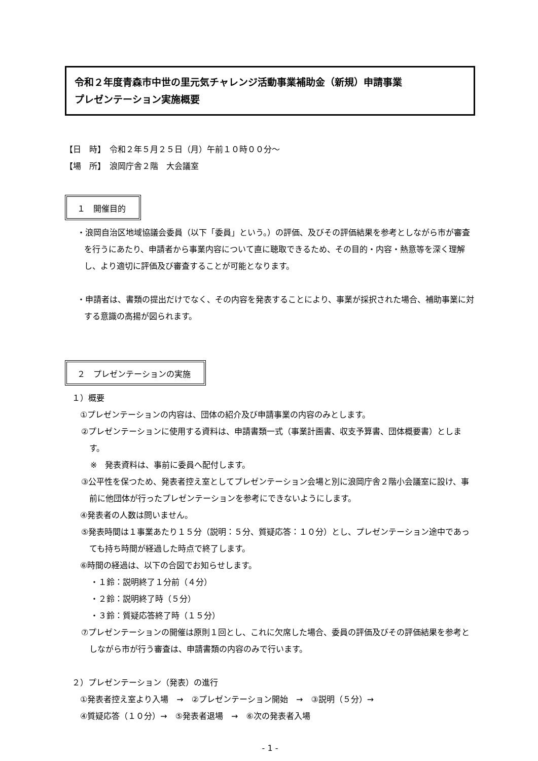令和２年度青森市中世の里元気チャレンジ活動事業補助金（新規）申請事業
プレゼンテーション実施概要
【日　時】　令和２年５月２５日（月）午前１０時００分～
【場　所】　浪岡庁舎２階　大会議室
１　開催目的
・浪岡自治区地域協議会委員（以下「委員」という。）の評価、及びその評価結果を参考としながら市が審査を行うにあたり、申請者から事業内容について直に聴取できるため、その目的・内容・熱意等を深く理解し、より適切に評価及び審査することが可能となります。
・申請者は、書類の提出だけでなく、その内容を発表することにより、事業が採択された場合、補助事業に対する意識の高揚が図られます。
２　プレゼンテーションの実施
１）概要
①プレゼンテーションの内容は、団体の紹介及び申請事業の内容のみとします。
②プレゼンテーションに使用する資料は、申請書類一式（事業計画書、収支予算書、団体概要書）とします。
※　発表資料は、事前に委員へ配付します。
③公平性を保つため、発表者控え室としてプレゼンテーション会場と別に浪岡庁舎２階小会議室に設け、事前に他団体が行ったプレゼンテーションを参考にできないようにします。
④発表者の人数は問いません。
⑤発表時間は１事業あたり１５分（説明：５分、質疑応答：１０分）とし、プレゼンテーション途中であっても持ち時間が経過した時点で終了します。
⑥時間の経過は、以下の合図でお知らせします。
・１鈴：説明終了１分前（４分）
・２鈴：説明終了時（５分）
・３鈴：質疑応答終了時（１５分）
⑦プレゼンテーションの開催は原則１回とし、これに欠席した場合、委員の評価及びその評価結果を参考としながら市が行う審査は、申請書類の内容のみで行います。
２）プレゼンテーション（発表）の進行
①発表者控え室より入場　→　②プレゼンテーション開始　→　③説明（５分）→
④質疑応答（１０分）→　⑤発表者退場　→　⑥次の発表者入場
- 1 -